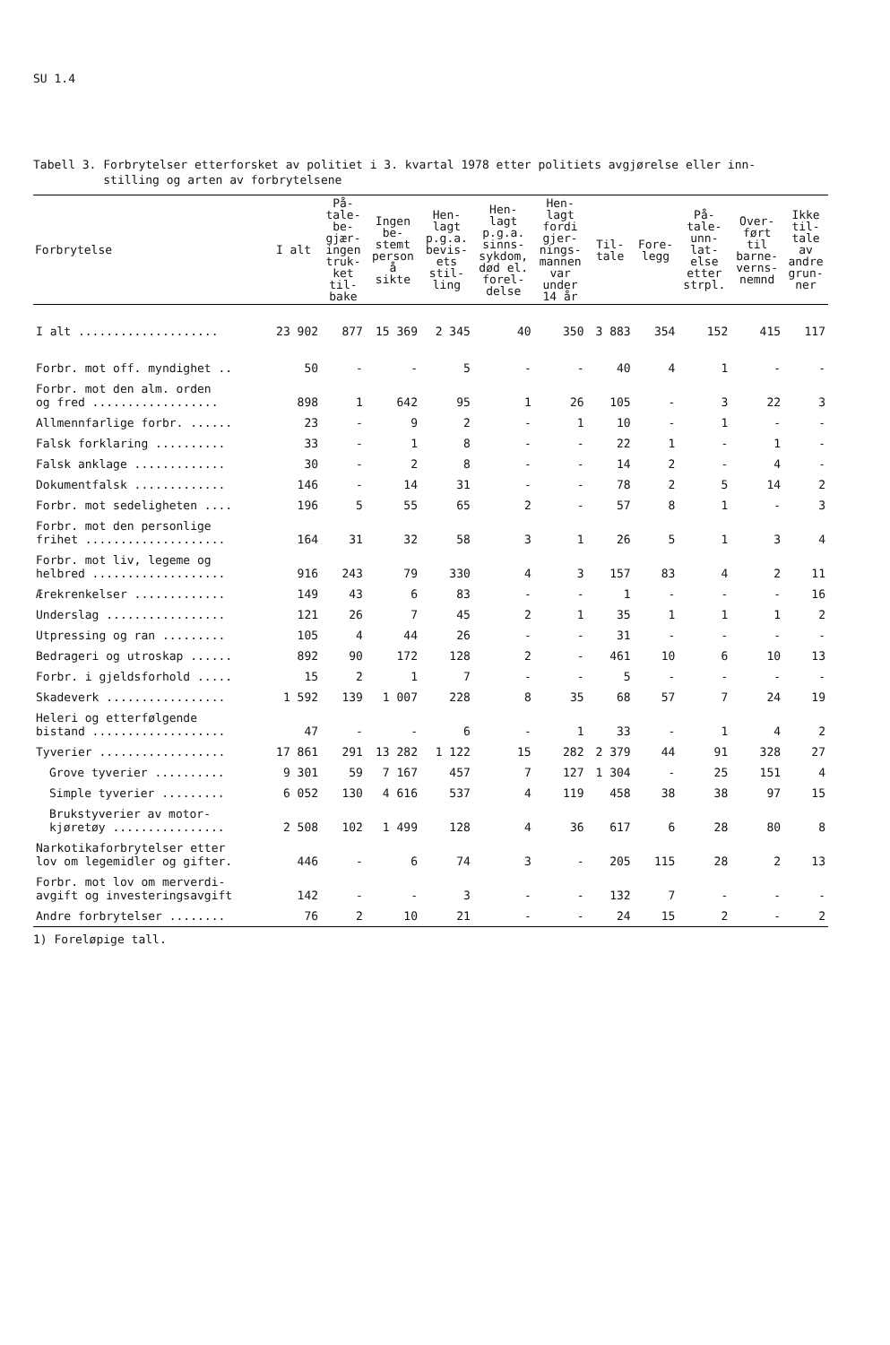SU 1.4
Tabell 3. Forbrytelser etterforsket av politiet i 3. kvartal 1978 etter politiets avgjørelse eller inn-
stilling og arten av forbrytelsene
| Forbrytelse | I alt | På- tale- be- gjær- ingen truk- ket til- bake | Ingen be- stemt person å sikte | Hen- lagt p.g.a. bevis- ets stil- ling | Hen- lagt p.g.a. sinns- sykdom, død el. forel- delse | Hen- lagt fordi gjer- nings- mannen var under 14 år | Til- tale | Fore- legg | På- tale- unn- lat- else etter strpl. | Over- ført til barne- verns- nemnd | Ikke til- tale av andre grun- ner |
| --- | --- | --- | --- | --- | --- | --- | --- | --- | --- | --- | --- |
| I alt .................... | 23 902 | 877 | 15 369 | 2 345 | 40 | 350 | 3 883 | 354 | 152 | 415 | 117 |
| Forbr. mot off. myndighet .. | 50 | - | - | 5 | - | - | 40 | 4 | 1 | - | - |
| Forbr. mot den alm. orden og fred .................. | 898 | 1 | 642 | 95 | 1 | 26 | 105 | - | 3 | 22 | 3 |
| Allmennfarlige forbr. ...... | 23 | - | 9 | 2 | - | 1 | 10 | - | 1 | - | - |
| Falsk forklaring .......... | 33 | - | 1 | 8 | - | - | 22 | 1 | - | 1 | - |
| Falsk anklage ............. | 30 | - | 2 | 8 | - | - | 14 | 2 | - | 4 | - |
| Dokumentfalsk ............. | 146 | - | 14 | 31 | - | - | 78 | 2 | 5 | 14 | 2 |
| Forbr. mot sedeligheten .... | 196 | 5 | 55 | 65 | 2 | - | 57 | 8 | 1 | - | 3 |
| Forbr. mot den personlige frihet .................... | 164 | 31 | 32 | 58 | 3 | 1 | 26 | 5 | 1 | 3 | 4 |
| Forbr. mot liv, legeme og helbred ................... | 916 | 243 | 79 | 330 | 4 | 3 | 157 | 83 | 4 | 2 | 11 |
| Ærekrenkelser ............. | 149 | 43 | 6 | 83 | - | - | 1 | - | - | - | 16 |
| Underslag ................. | 121 | 26 | 7 | 45 | 2 | 1 | 35 | 1 | 1 | 1 | 2 |
| Utpressing og ran ......... | 105 | 4 | 44 | 26 | - | - | 31 | - | - | - | - |
| Bedrageri og utroskap ...... | 892 | 90 | 172 | 128 | 2 | - | 461 | 10 | 6 | 10 | 13 |
| Forbr. i gjeldsforhold ..... | 15 | 2 | 1 | 7 | - | - | 5 | - | - | - | - |
| Skadeverk ................. | 1 592 | 139 | 1 007 | 228 | 8 | 35 | 68 | 57 | 7 | 24 | 19 |
| Heleri og etterfølgende bistand ................... | 47 | - | - | 6 | - | 1 | 33 | - | 1 | 4 | 2 |
| Tyverier .................. | 17 861 | 291 | 13 282 | 1 122 | 15 | 282 | 2 379 | 44 | 91 | 328 | 27 |
| Grove tyverier .......... | 9 301 | 59 | 7 167 | 457 | 7 | 127 | 1 304 | - | 25 | 151 | 4 |
| Simple tyverier ......... | 6 052 | 130 | 4 616 | 537 | 4 | 119 | 458 | 38 | 38 | 97 | 15 |
| Brukstyverier av motor- kjøretøy ................ | 2 508 | 102 | 1 499 | 128 | 4 | 36 | 617 | 6 | 28 | 80 | 8 |
| Narkotikaforbrytelser etter lov om legemidler og gifter. | 446 | - | 6 | 74 | 3 | - | 205 | 115 | 28 | 2 | 13 |
| Forbr. mot lov om merverdi- avgift og investeringsavgift | 142 | - | - | 3 | - | - | 132 | 7 | - | - | - |
| Andre forbrytelser ........ | 76 | 2 | 10 | 21 | - | - | 24 | 15 | 2 | - | 2 |
1) Foreløpige tall.